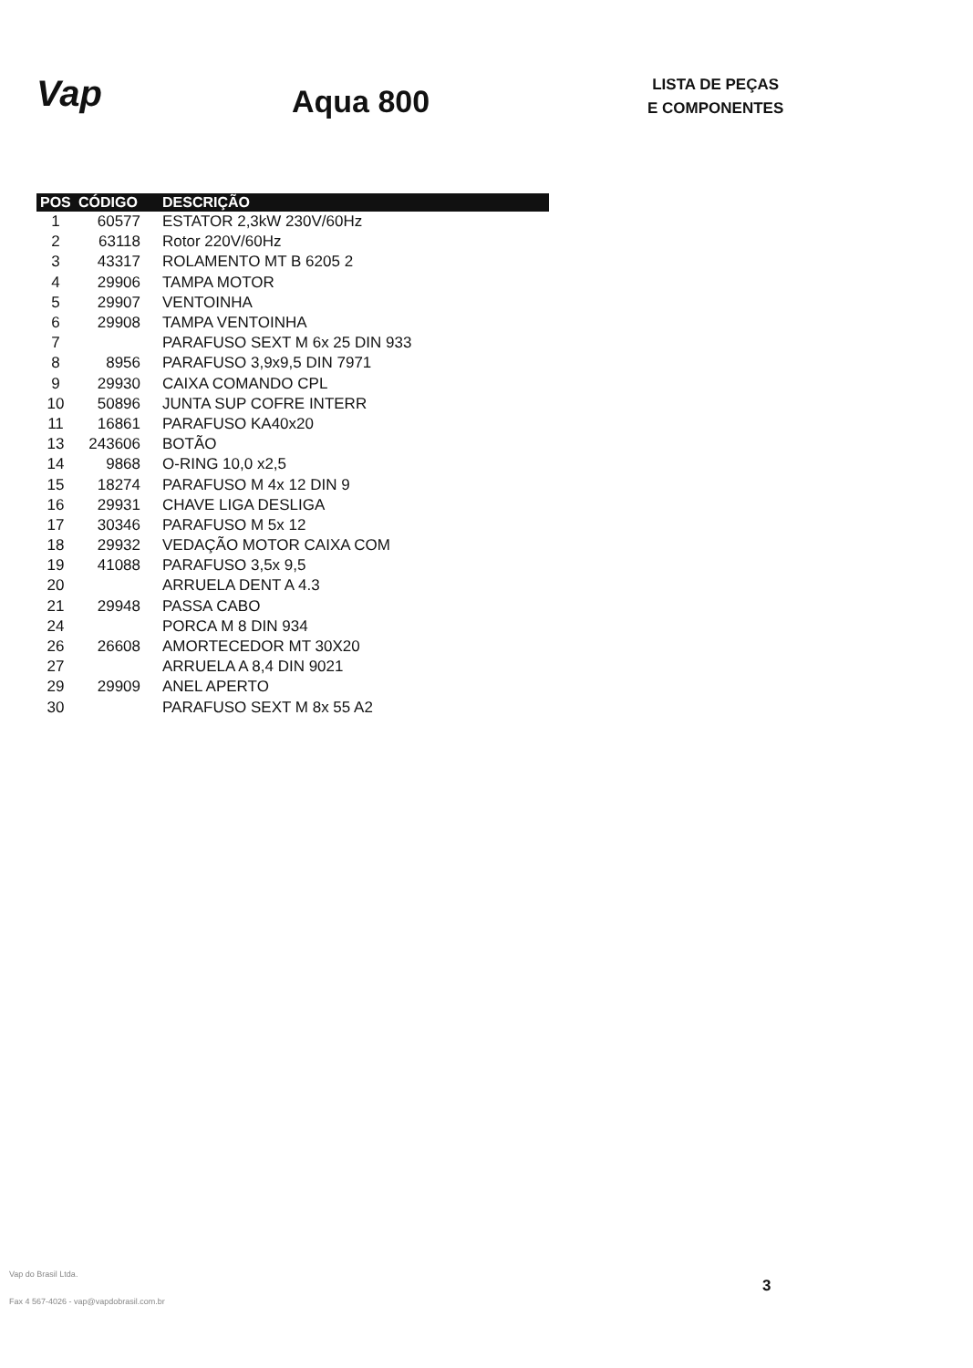Vap
Aqua 800
LISTA DE PEÇAS
E COMPONENTES
| POS | CÓDIGO | DESCRIÇÃO |
| --- | --- | --- |
| 1 | 60577 | ESTATOR 2,3kW 230V/60Hz |
| 2 | 63118 | Rotor 220V/60Hz |
| 3 | 43317 | ROLAMENTO MT B 6205 2 |
| 4 | 29906 | TAMPA MOTOR |
| 5 | 29907 | VENTOINHA |
| 6 | 29908 | TAMPA VENTOINHA |
| 7 | | PARAFUSO SEXT M 6x 25 DIN 933 |
| 8 | 8956 | PARAFUSO 3,9x9,5 DIN 7971 |
| 9 | 29930 | CAIXA COMANDO CPL |
| 10 | 50896 | JUNTA SUP COFRE INTERR |
| 11 | 16861 | PARAFUSO KA40x20 |
| 13 | 243606 | BOTÃO |
| 14 | 9868 | O-RING 10,0 x2,5 |
| 15 | 18274 | PARAFUSO M 4x 12 DIN 9 |
| 16 | 29931 | CHAVE LIGA DESLIGA |
| 17 | 30346 | PARAFUSO M 5x 12 |
| 18 | 29932 | VEDAÇÃO MOTOR CAIXA COM |
| 19 | 41088 | PARAFUSO 3,5x 9,5 |
| 20 | | ARRUELA DENT A 4.3 |
| 21 | 29948 | PASSA CABO |
| 24 | | PORCA M 8 DIN 934 |
| 26 | 26608 | AMORTECEDOR MT 30X20 |
| 27 | | ARRUELA A 8,4 DIN 9021 |
| 29 | 29909 | ANEL APERTO |
| 30 | | PARAFUSO SEXT M 8x 55 A2 |
Vap do Brasil Ltda.
Fax 4 567-4026 - vap@vapdobrasil.com.br
3